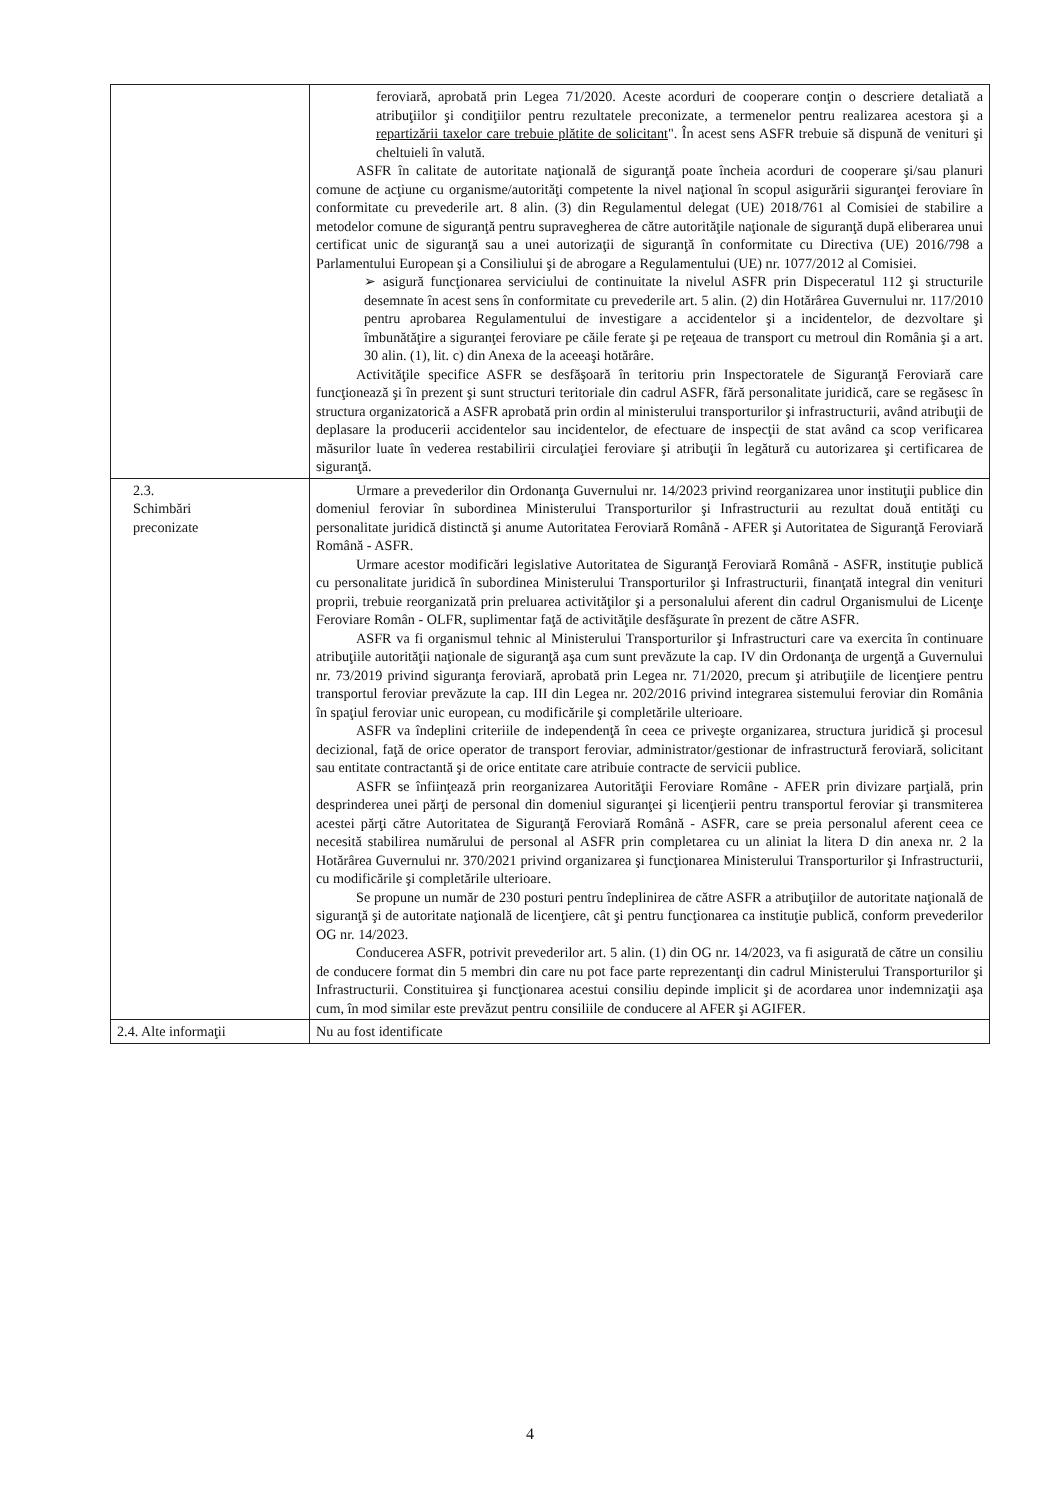| | feroviară, aprobată prin Legea 71/2020. Aceste acorduri de cooperare conţin o descriere detaliată a atribuţiilor şi condiţiilor pentru rezultatele preconizate, a termenelor pentru realizarea acestora şi a repartizării taxelor care trebuie plătite de solicitant ". În acest sens ASFR trebuie să dispună de venituri şi cheltuieli în valută. ASFR în calitate de autoritate naţională de siguranţă poate încheia acorduri de cooperare şi/sau planuri comune de acţiune cu organisme/autorităţi competente la nivel naţional în scopul asigurării siguranţei feroviare în conformitate cu prevederile art. 8 alin. (3) din Regulamentul delegat (UE) 2018/761 al Comisiei de stabilire a metodelor comune de siguranţă pentru supravegherea de către autorităţile naţionale de siguranţă după eliberarea unui certificat unic de siguranţă sau a unei autorizaţii de siguranţă în conformitate cu Directiva (UE) 2016/798 a Parlamentului European şi a Consiliului şi de abrogare a Regulamentului (UE) nr. 1077/2012 al Comisiei. ➢ asigură funcţionarea serviciului de continuitate la nivelul ASFR prin Dispeceratul 112 şi structurile desemnate în acest sens în conformitate cu prevederile art. 5 alin. (2) din Hotărârea Guvernului nr. 117/2010 pentru aprobarea Regulamentului de investigare a accidentelor şi a incidentelor, de dezvoltare şi îmbunătăţire a siguranţei feroviare pe căile ferate şi pe reţeaua de transport cu metroul din România şi a art. 30 alin. (1), lit. c) din Anexa de la aceeaşi hotărâre. Activităţile specifice ASFR se desfăşoară în teritoriu prin Inspectoratele de Siguranţă Feroviară care funcţionează şi în prezent şi sunt structuri teritoriale din cadrul ASFR, fără personalitate juridică, care se regăsesc în structura organizatorică a ASFR aprobată prin ordin al ministerului transporturilor şi infrastructurii, având atribuţii de deplasare la producerii accidentelor sau incidentelor, de efectuare de inspecţii de stat având ca scop verificarea măsurilor luate în vederea restabilirii circulaţiei feroviare şi atribuţii în legătură cu autorizarea şi certificarea de siguranţă. |
| 2.3. Schimbări preconizate | Urmare a prevederilor din Ordonanţa Guvernului nr. 14/2023 privind reorganizarea unor instituţii publice din domeniul feroviar în subordinea Ministerului Transporturilor şi Infrastructurii au rezultat două entităţi cu personalitate juridică distinctă şi anume Autoritatea Feroviară Română - AFER şi Autoritatea de Siguranţă Feroviară Română - ASFR. Urmare acestor modificări legislative Autoritatea de Siguranţă Feroviară Română - ASFR, instituţie publică cu personalitate juridică în subordinea Ministerului Transporturilor şi Infrastructurii, finanţată integral din venituri proprii, trebuie reorganizată prin preluarea activităţilor şi a personalului aferent din cadrul Organismului de Licenţe Feroviare Român - OLFR, suplimentar faţă de activităţile desfăşurate în prezent de către ASFR. ASFR va fi organismul tehnic al Ministerului Transporturilor şi Infrastructuri care va exercita în continuare atribuţiile autorităţii naţionale de siguranţă aşa cum sunt prevăzute la cap. IV din Ordonanţa de urgenţă a Guvernului nr. 73/2019 privind siguranţa feroviară, aprobată prin Legea nr. 71/2020, precum şi atribuţiile de licenţiere pentru transportul feroviar prevăzute la cap. III din Legea nr. 202/2016 privind integrarea sistemului feroviar din România în spaţiul feroviar unic european, cu modificările şi completările ulterioare. ASFR va îndeplini criteriile de independenţă în ceea ce priveşte organizarea, structura juridică şi procesul decizional, faţă de orice operator de transport feroviar, administrator/gestionar de infrastructură feroviară, solicitant sau entitate contractantă şi de orice entitate care atribuie contracte de servicii publice. ASFR se înfiinţează prin reorganizarea Autorităţii Feroviare Române - AFER prin divizare parţială, prin desprinderea unei părţi de personal din domeniul siguranţei şi licenţierii pentru transportul feroviar şi transmiterea acestei părţi către Autoritatea de Siguranţă Feroviară Română - ASFR, care se preia personalul aferent ceea ce necesită stabilirea numărului de personal al ASFR prin completarea cu un aliniat la litera D din anexa nr. 2 la Hotărârea Guvernului nr. 370/2021 privind organizarea şi funcţionarea Ministerului Transporturilor şi Infrastructurii, cu modificările şi completările ulterioare. Se propune un număr de 230 posturi pentru îndeplinirea de către ASFR a atribuţiilor de autoritate naţională de siguranţă şi de autoritate naţională de licenţiere, cât şi pentru funcţionarea ca instituţie publică, conform prevederilor OG nr. 14/2023. Conducerea ASFR, potrivit prevederilor art. 5 alin. (1) din OG nr. 14/2023, va fi asigurată de către un consiliu de conducere format din 5 membri din care nu pot face parte reprezentanţi din cadrul Ministerului Transporturilor şi Infrastructurii. Constituirea şi funcţionarea acestui consiliu depinde implicit şi de acordarea unor indemnizaţii aşa cum, în mod similar este prevăzut pentru consiliile de conducere al AFER şi AGIFER. |
| 2.4. Alte informaţii | Nu au fost identificate |
4